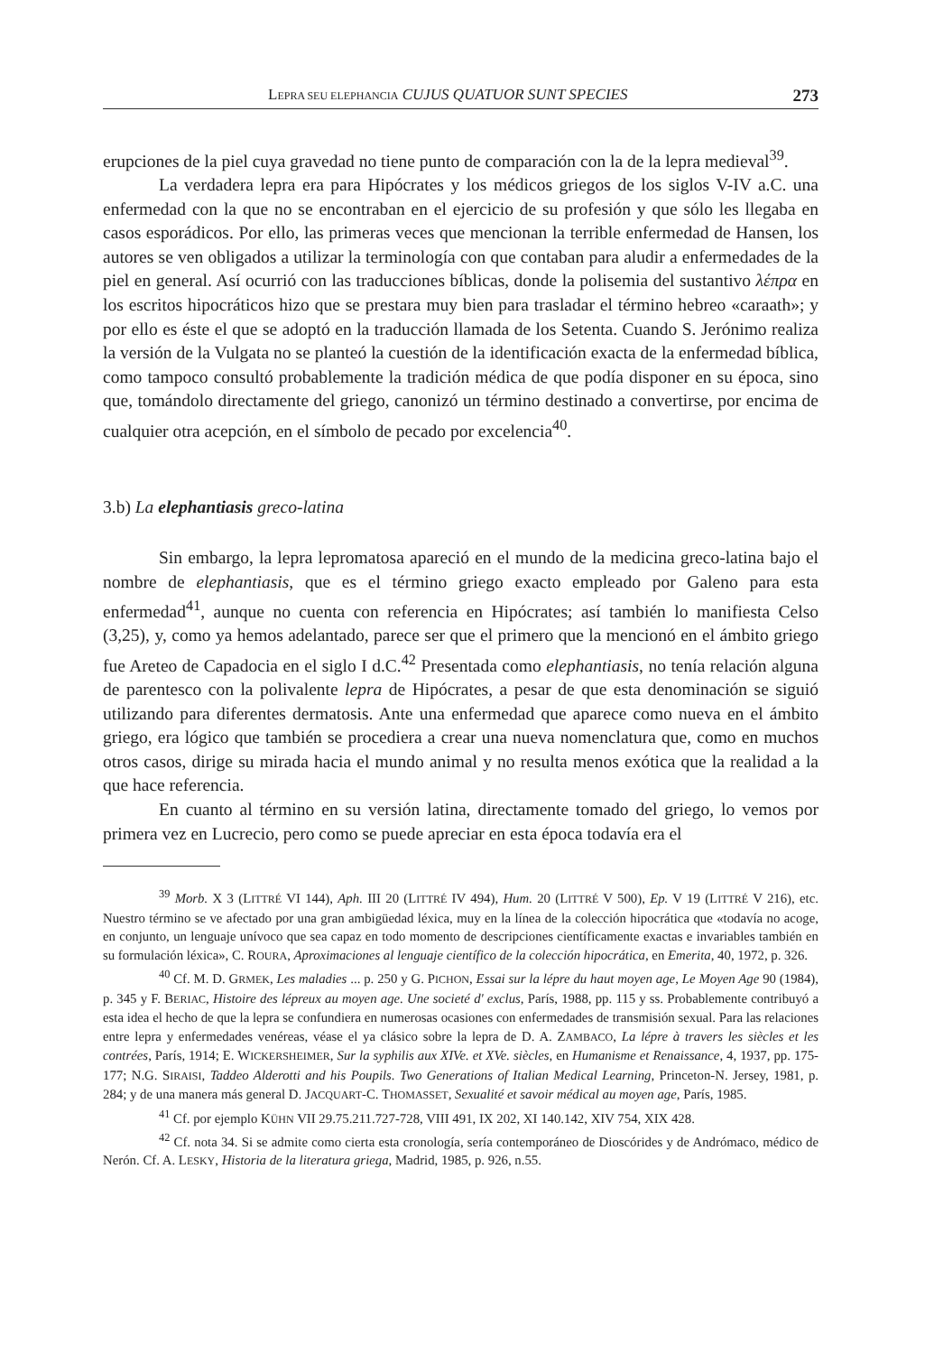LEPRA SEU ELEPHANCIA CUJUS QUATUOR SUNT SPECIES 273
erupciones de la piel cuya gravedad no tiene punto de comparación con la de la lepra medieval<sup>39</sup>.
La verdadera lepra era para Hipócrates y los médicos griegos de los siglos V-IV a.C. una enfermedad con la que no se encontraban en el ejercicio de su profesión y que sólo les llegaba en casos esporádicos. Por ello, las primeras veces que mencionan la terrible enfermedad de Hansen, los autores se ven obligados a utilizar la terminología con que contaban para aludir a enfermedades de la piel en general. Así ocurrió con las traducciones bíblicas, donde la polisemia del sustantivo λέπρα en los escritos hipocráticos hizo que se prestara muy bien para trasladar el término hebreo «caraath»; y por ello es éste el que se adoptó en la traducción llamada de los Setenta. Cuando S. Jerónimo realiza la versión de la Vulgata no se planteó la cuestión de la identificación exacta de la enfermedad bíblica, como tampoco consultó probablemente la tradición médica de que podía disponer en su época, sino que, tomándolo directamente del griego, canonizó un término destinado a convertirse, por encima de cualquier otra acepción, en el símbolo de pecado por excelencia<sup>40</sup>.
3.b) La elephantiasis greco-latina
Sin embargo, la lepra lepromatosa apareció en el mundo de la medicina greco-latina bajo el nombre de elephantiasis, que es el término griego exacto empleado por Galeno para esta enfermedad<sup>41</sup>, aunque no cuenta con referencia en Hipócrates; así también lo manifiesta Celso (3,25), y, como ya hemos adelantado, parece ser que el primero que la mencionó en el ámbito griego fue Areteo de Capadocia en el siglo I d.C.<sup>42</sup> Presentada como elephantiasis, no tenía relación alguna de parentesco con la polivalente lepra de Hipócrates, a pesar de que esta denominación se siguió utilizando para diferentes dermatosis. Ante una enfermedad que aparece como nueva en el ámbito griego, era lógico que también se procediera a crear una nueva nomenclatura que, como en muchos otros casos, dirige su mirada hacia el mundo animal y no resulta menos exótica que la realidad a la que hace referencia.
En cuanto al término en su versión latina, directamente tomado del griego, lo vemos por primera vez en Lucrecio, pero como se puede apreciar en esta época todavía era el
<sup>39</sup> Morb. X 3 (LITTRÉ VI 144), Aph. III 20 (LITTRÉ IV 494), Hum. 20 (LITTRÉ V 500), Ep. V 19 (LITTRÉ V 216), etc. Nuestro término se ve afectado por una gran ambigüedad léxica, muy en la línea de la colección hipocrática que «todavía no acoge, en conjunto, un lenguaje unívoco que sea capaz en todo momento de descripciones científicamente exactas e invariables también en su formulación léxica», C. ROURA, Aproximaciones al lenguaje científico de la colección hipocrática, en Emerita, 40, 1972, p. 326.
<sup>40</sup> Cf. M. D. GRMEK, Les maladies ... p. 250 y G. PICHON, Essai sur la lépre du haut moyen age, Le Moyen Age 90 (1984), p. 345 y F. BERIAC, Histoire des lépreux au moyen age. Une societé d' exclus, París, 1988, pp. 115 y ss. Probablemente contribuyó a esta idea el hecho de que la lepra se confundiera en numerosas ocasiones con enfermedades de transmisión sexual. Para las relaciones entre lepra y enfermedades venéreas, véase el ya clásico sobre la lepra de D. A. ZAMBACO, La lépre à travers les siècles et les contrées, París, 1914; E. WICKERSHEIMER, Sur la syphilis aux XIVe. et XVe. siècles, en Humanisme et Renaissance, 4, 1937, pp. 175-177; N.G. SIRAISI, Taddeo Alderotti and his Poupils. Two Generations of Italian Medical Learning, Princeton-N. Jersey, 1981, p. 284; y de una manera más general D. JACQUART-C. THOMASSET, Sexualité et savoir médical au moyen age, París, 1985.
<sup>41</sup> Cf. por ejemplo KÜHN VII 29.75.211.727-728, VIII 491, IX 202, XI 140.142, XIV 754, XIX 428.
<sup>42</sup> Cf. nota 34. Si se admite como cierta esta cronología, sería contemporáneo de Dioscórides y de Andrómaco, médico de Nerón. Cf. A. LESKY, Historia de la literatura griega, Madrid, 1985, p. 926, n.55.